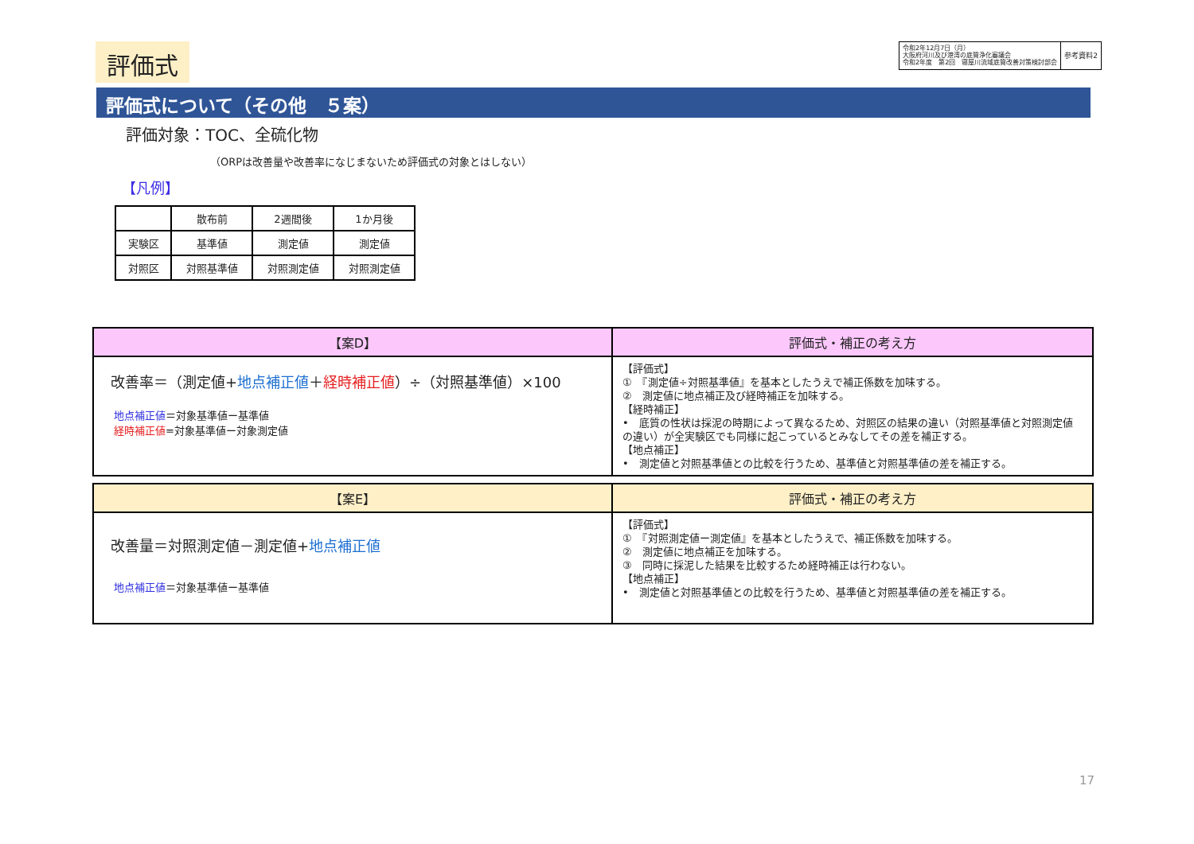評価式
令和2年12月7日（月）
大阪府河川及び港湾の底質浄化審議会
令和2年度　第2回　寝屋川流域底質改善対策検討部会
参考資料2
評価式について（その他　５案）
評価対象：TOC、全硫化物
（ORPは改善量や改善率になじまないため評価式の対象とはしない）
【凡例】
| | 散布前 | 2週間後 | 1か月後 |
| 実験区 | 基準値 | 測定値 | 測定値 |
| 対照区 | 対照基準値 | 対照測定値 | 対照測定値 |
| 【案D】 | 評価式・補正の考え方 |
| --- | --- |
| 改善率＝（測定値+ 地点補正値 ＋ 経時補正値 ）÷（対照基準値）×100 地点補正値 ＝対象基準値ー基準値 経時補正値 =対象基準値ー対象測定値 | 【評価式】 ① 『測定値÷対照基準値』を基本としたうえで補正係数を加味する。 ② 測定値に地点補正及び経時補正を加味する。 【経時補正】 • 底質の性状は採泥の時期によって異なるため、対照区の結果の違い（対照基準値と対照測定値の違い）が全実験区でも同様に起こっているとみなしてその差を補正する。 【地点補正】 • 測定値と対照基準値との比較を行うため、基準値と対照基準値の差を補正する。 |
| 【案E】 | 評価式・補正の考え方 |
| --- | --- |
| 改善量＝対照測定値－測定値+ 地点補正値 地点補正値 ＝対象基準値ー基準値 | 【評価式】 ① 『対照測定値ー測定値』を基本としたうえで、補正係数を加味する。 ② 測定値に地点補正を加味する。 ③ 同時に採泥した結果を比較するため経時補正は行わない。 【地点補正】 • 測定値と対照基準値との比較を行うため、基準値と対照基準値の差を補正する。 |
17